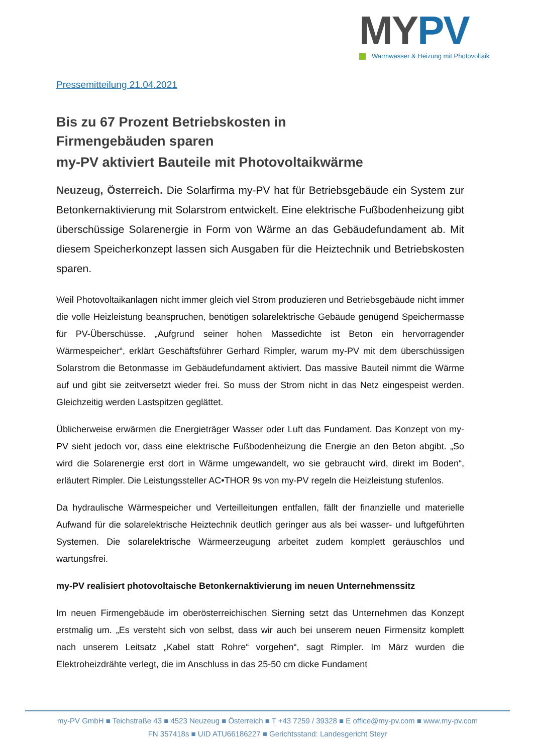MYPV
Warmwasser & Heizung mit Photovoltaik
Pressemitteilung 21.04.2021
Bis zu 67 Prozent Betriebskosten in
Firmengebäuden sparen
my-PV aktiviert Bauteile mit Photovoltaikwärme
Neuzeug, Österreich. Die Solarfirma my-PV hat für Betriebsgebäude ein System zur Betonkernaktivierung mit Solarstrom entwickelt. Eine elektrische Fußbodenheizung gibt überschüssige Solarenergie in Form von Wärme an das Gebäudefundament ab. Mit diesem Speicherkonzept lassen sich Ausgaben für die Heiztechnik und Betriebskosten sparen.
Weil Photovoltaikanlagen nicht immer gleich viel Strom produzieren und Betriebsgebäude nicht immer die volle Heizleistung beanspruchen, benötigen solarelektrische Gebäude genügend Speichermasse für PV-Überschüsse. „Aufgrund seiner hohen Massedichte ist Beton ein hervorragender Wärmespeicher“, erklärt Geschäftsführer Gerhard Rimpler, warum my-PV mit dem überschüssigen Solarstrom die Betonmasse im Gebäudefundament aktiviert. Das massive Bauteil nimmt die Wärme auf und gibt sie zeitversetzt wieder frei. So muss der Strom nicht in das Netz eingespeist werden. Gleichzeitig werden Lastspitzen geglättet.
Üblicherweise erwärmen die Energieträger Wasser oder Luft das Fundament. Das Konzept von my-PV sieht jedoch vor, dass eine elektrische Fußbodenheizung die Energie an den Beton abgibt. „So wird die Solarenergie erst dort in Wärme umgewandelt, wo sie gebraucht wird, direkt im Boden“, erläutert Rimpler. Die Leistungssteller AC•THOR 9s von my-PV regeln die Heizleistung stufenlos.
Da hydraulische Wärmespeicher und Verteilleitungen entfallen, fällt der finanzielle und materielle Aufwand für die solarelektrische Heiztechnik deutlich geringer aus als bei wasser- und luftgeführten Systemen. Die solarelektrische Wärmeerzeugung arbeitet zudem komplett geräuschlos und wartungsfrei.
my-PV realisiert photovoltaische Betonkernaktivierung im neuen Unternehmenssitz
Im neuen Firmengebäude im oberösterreichischen Sierning setzt das Unternehmen das Konzept erstmalig um. „Es versteht sich von selbst, dass wir auch bei unserem neuen Firmensitz komplett nach unserem Leitsatz „Kabel statt Rohre“ vorgehen“, sagt Rimpler. Im März wurden die Elektroheizdrähte verlegt, die im Anschluss in das 25-50 cm dicke Fundament
my-PV GmbH ■ Teichstraße 43 ■ 4523 Neuzeug ■ Österreich ■ T +43 7259 / 39328 ■ E office@my-pv.com ■ www.my-pv.com
FN 357418s ■ UID ATU66186227 ■ Gerichtsstand: Landesgericht Steyr